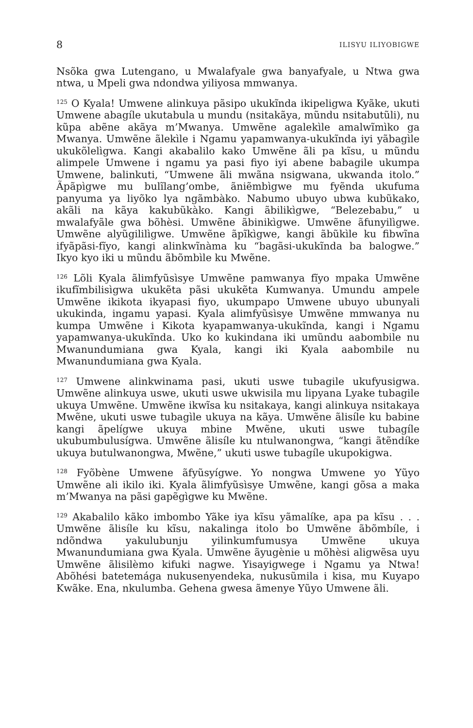8 ILISYU ILIYOBIGWE
Nsõka gwa Lutengano, u Mwalafyale gwa banyafyale, u Ntwa gwa ntwa, u Mpeli gwa ndondwa yiliyosa mmwanya.
<sup>125</sup> O Kyala! Umwene alinkuya pãsipo ukukĩnda ikipeligwa Kyãke, ukuti Umwene abagíle ukutabula u mundu (nsitakãya, mũndu nsitabutũli), nu kũpa abẽne akãya m’Mwanya. Umwẽne agalekìle amalwĩmìko ga Mwanya. Umwẽne ãlekìle i Ngamu yapamwanya-ukukĩnda iyi yãbagìle ukukõlelìgwa. Kangi akabalilo kako Umwẽne ãli pa kĩsu, u mũndu alimpele Umwene i ngamu ya pasi fiyo iyi abene babagile ukumpa Umwene, balinkuti, “Umwene ãli mwãna nsigwana, ukwanda itolo.” Ãpãpìgwe mu bulĩlang’ombe, ãniẽmbìgwe mu fyẽnda ukufuma panyuma ya liyõko lya ngãmbàko. Nabumo ubuyo ubwa kubũkako, akãli na kãya kakubũkàko. Kangi ãbilikìgwe, “Belezebabu,” u mwalafyãle gwa bõhèsi. Umwẽne ãbinikìgwe. Umwẽne ãfunyilìgwe. Umwẽne alyũgililìgwe. Umwẽne ãpĩkìgwe, kangi ãbũkìle ku fibwĩna ifyãpãsi-fĩyo, kangi alinkwĩnàma ku “bagãsi-ukukĩnda ba balogwe.” Ikyo kyo iki u mũndu ãbõmbìle ku Mwẽne.
<sup>126</sup> Lõli Kyala ãlimfyũsìsye Umwẽne pamwanya fĩyo mpaka Umwẽne ikufĩmbilisìgwa ukukẽta pãsi ukukẽta Kumwanya. Umundu ampele Umwẽne ikikota ikyapasi fiyo, ukumpapo Umwene ubuyo ubunyali ukukinda, ingamu yapasi. Kyala alimfyũsìsye Umwẽne mmwanya nu kumpa Umwẽne i Kikota kyapamwanya-ukukĩnda, kangi i Ngamu yapamwanya-ukukĩnda. Uko ko kukindana iki umũndu aabombile nu Mwanundumiana gwa Kyala, kangi iki Kyala aabombile nu Mwanundumiana gwa Kyala.
<sup>127</sup> Umwene alinkwinama pasi, ukuti uswe tubagile ukufyusigwa. Umwẽne alinkuya uswe, ukuti uswe ukwisila mu lipyana Lyake tubagile ukuya Umwẽne. Umwẽne ikwĩsa ku nsitakaya, kangi alinkuya nsitakaya Mwẽne, ukuti uswe tubagìle ukuya na kãya. Umwẽne ãlisíle ku babine kangi ãpelígwe ukuya mbine Mwẽne, ukuti uswe tubagíle ukubumbulusígwa. Umwẽne ãlisíle ku ntulwanongwa, “kangi ãtẽndíke ukuya butulwanongwa, Mwẽne,” ukuti uswe tubagíle ukupokigwa.
<sup>128</sup> Fyõbène Umwene ãfyũsyígwe. Yo nongwa Umwene yo Yũyo Umwẽne ali ikilo iki. Kyala ãlimfyũsìsye Umwẽne, kangi gõsa a maka m’Mwanya na pãsi gapẽgìgwe ku Mwẽne.
<sup>129</sup> Akabalilo kãko imbombo Yãke iya kĩsu yãmalíke, apa pa kĩsu . . . Umwẽne ãlisíle ku kĩsu, nakalinga itolo bo Umwẽne ãbõmbíle, i ndõndwa yakulubunju yilinkumfumusya Umwẽne ukuya Mwanundumiana gwa Kyala. Umwẽne ãyugènie u mõhèsi aligwẽsa uyu Umwẽne ãlisilèmo kifuki nagwe. Yisayigwege i Ngamu ya Ntwa! Abõhési batetemága nukusenyendeka, nukusũmila i kisa, mu Kuyapo Kwãke. Ena, nkulumba. Gehena gwesa ãmenye Yũyo Umwene ãli.